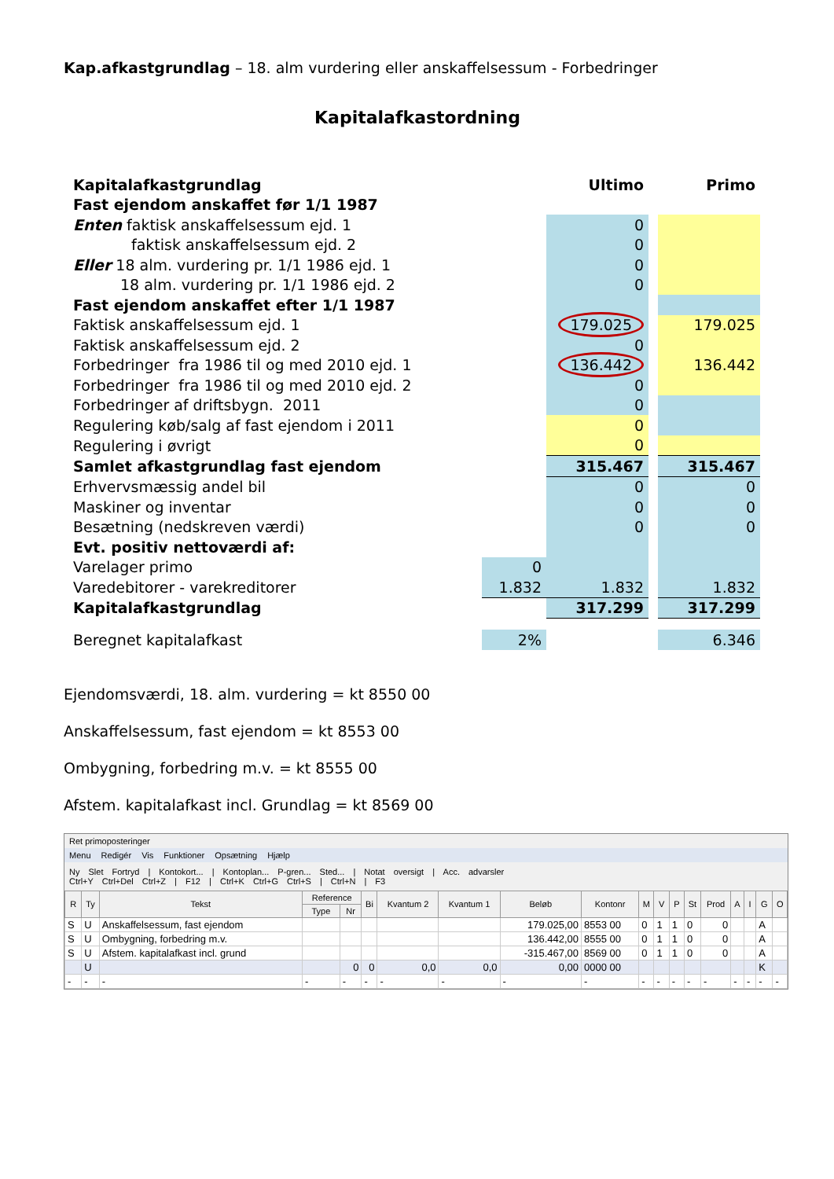Kap.afkastgrundlag – 18. alm vurdering eller anskaffelsessum - Forbedringer
Kapitalafkastordning
| Kapitalafkastgrundlag | | Ultimo | | Primo |
| Fast ejendom anskaffet før 1/1 1987 | | | | |
| Enten faktisk anskaffelsessum ejd. 1 | | 0 | | |
| faktisk anskaffelsessum ejd. 2 | | 0 | | |
| Eller 18 alm. vurdering pr. 1/1 1986 ejd. 1 | | 0 | | |
| 18 alm. vurdering pr. 1/1 1986 ejd. 2 | | 0 | | |
| Fast ejendom anskaffet efter 1/1 1987 | | | | |
| Faktisk anskaffelsessum ejd. 1 | | 179.025 | | 179.025 |
| Faktisk anskaffelsessum ejd. 2 | | 0 | | |
| Forbedringer fra 1986 til og med 2010 ejd. 1 | | 136.442 | | 136.442 |
| Forbedringer fra 1986 til og med 2010 ejd. 2 | | 0 | | |
| Forbedringer af driftsbygn. 2011 | | 0 | | |
| Regulering køb/salg af fast ejendom i 2011 | | 0 | | |
| Regulering i øvrigt | | 0 | | |
| Samlet afkastgrundlag fast ejendom | | 315.467 | | 315.467 |
| Erhvervsmæssig andel bil | | 0 | | 0 |
| Maskiner og inventar | | 0 | | 0 |
| Besætning (nedskreven værdi) | | 0 | | 0 |
| Evt. positiv nettoværdi af: | | | | |
| Varelager primo | 0 | | | |
| Varedebitorer - varekreditorer | 1.832 | 1.832 | | 1.832 |
| Kapitalafkastgrundlag | | 317.299 | | 317.299 |
| Beregnet kapitalafkast | 2% | | | 6.346 |
Ejendomsværdi, 18. alm. vurdering = kt 8550 00
Anskaffelsessum, fast ejendom = kt 8553 00
Ombygning, forbedring m.v. = kt 8555 00
Afstem. kapitalafkast incl. Grundlag = kt 8569 00
Ret primoposteringer
Menu Redigér Vis Funktioner Opsætning Hjælp
Ny Slet Fortryd | Kontokort... | Kontoplan... P-gren... Sted... | Notat oversigt | Acc. advarsler
Ctrl+Y Ctrl+Del Ctrl+Z | F12 | Ctrl+K Ctrl+G Ctrl+S | Ctrl+N | F3
| R | Ty | Tekst | Reference | | Bi | Kvantum 2 | Kvantum 1 | Beløb | Kontonr | M | V | P | St | Prod | A | I | G | O |
| --- | --- | --- | --- | --- | --- | --- | --- | --- | --- | --- | --- | --- | --- | --- | --- | --- | --- | --- |
| | | | Type | Nr | | | | | | | | | | | | | | |
| S | U | Anskaffelsessum, fast ejendom | | | | | | 179.025,00 | 8553 00 | 0 | 1 | 1 | 0 | 0 | | | A | |
| S | U | Ombygning, forbedring m.v. | | | | | | 136.442,00 | 8555 00 | 0 | 1 | 1 | 0 | 0 | | | A | |
| S | U | Afstem. kapitalafkast incl. grund | | | | | | -315.467,00 | 8569 00 | 0 | 1 | 1 | 0 | 0 | | | A | |
| | U | | | 0 | 0 | 0,0 | 0,0 | 0,00 | 0000 00 | | | | | | | | K | |
| - | - | - | - | - | - | - | - | - | - | - | - | - | - | - | - | - | - | - |